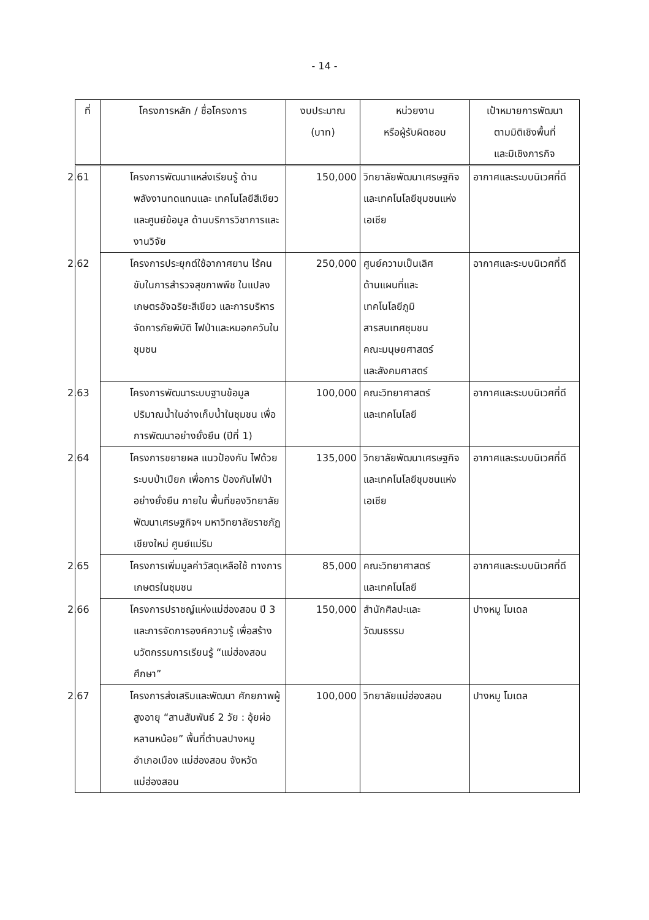- 14 -
| ที่ | โครงการหลัก / ชื่อโครงการ | งบประมาณ (บาท) | หน่วยงาน หรือผู้รับผิดชอบ | เป้าหมายการพัฒนา ตามมิติเชิงพื้นที่ และมิเชิงภารกิจ |
| --- | --- | --- | --- | --- |
| | 2.61 โครงการพัฒนาแหล่งเรียนรู้ ด้านพลังงานทดแทนและ เทคโนโลยีสีเขียว และศูนย์ข้อมูล ด้านบริการวิชาการและงานวิจัย | 150,000 | วิทยาลัยพัฒนาเศรษฐกิจและเทคโนโลยีชุมชนแห่งเอเชีย | อากาศและระบบนิเวศที่ดี |
| | 2.62 โครงการประยุกต์ใช้อากาศยาน ไร้คนขับในการสำรวจสุขภาพพืช ในแปลงเกษตรอัจฉริยะสีเขียว และการบริหารจัดการภัยพิบัติ ไฟป่าและหมอกควันในชุมชน | 250,000 | ศูนย์ความเป็นเลิศ ด้านแผนที่และ เทคโนโลยีภูมิ สารสนเทศชุมชน คณะมนุษยศาสตร์ และสังคมศาสตร์ | อากาศและระบบนิเวศที่ดี |
| | 2.63 โครงการพัฒนาระบบฐานข้อมูล ปริมาณน้ำในอ่างเก็บน้ำในชุมชน เพื่อการพัฒนาอย่างยั่งยืน (ปีที่ 1) | 100,000 | คณะวิทยาศาสตร์ และเทคโนโลยี | อากาศและระบบนิเวศที่ดี |
| | 2.64 โครงการขยายผล แนวป้องกัน ไฟด้วยระบบป่าเปียก เพื่อการ ป้องกันไฟป่าอย่างยั่งยืน ภายใน พื้นที่ของวิทยาลัยพัฒนาเศรษฐกิจฯ มหาวิทยาลัยราชภัฏเชียงใหม่ ศูนย์แม่ริม | 135,000 | วิทยาลัยพัฒนาเศรษฐกิจและเทคโนโลยีชุมชนแห่งเอเชีย | อากาศและระบบนิเวศที่ดี |
| | 2.65 โครงการเพิ่มมูลค่าวัสดุเหลือใช้ ทางการเกษตรในชุมชน | 85,000 | คณะวิทยาศาสตร์ และเทคโนโลยี | อากาศและระบบนิเวศที่ดี |
| | 2.66 โครงการปราชญ์แห่งแม่ฮ่องสอน ปี 3 และการจัดการองค์ความรู้ เพื่อสร้างนวัตกรรมการเรียนรู้ “แม่ฮ่องสอนศึกษา” | 150,000 | สำนักศิลปะและ วัฒนธรรม | ปางหมู โมเดล |
| | 2.67 โครงการส่งเสริมและพัฒนา ศักยภาพผู้สูงอายุ “สานสัมพันธ์ 2 วัย : อุ้ยผ่อหลานหน้อย” พื้นที่ตำบลปางหมู อำเภอเมือง แม่ฮ่องสอน จังหวัดแม่ฮ่องสอน | 100,000 | วิทยาลัยแม่ฮ่องสอน | ปางหมู โมเดล |